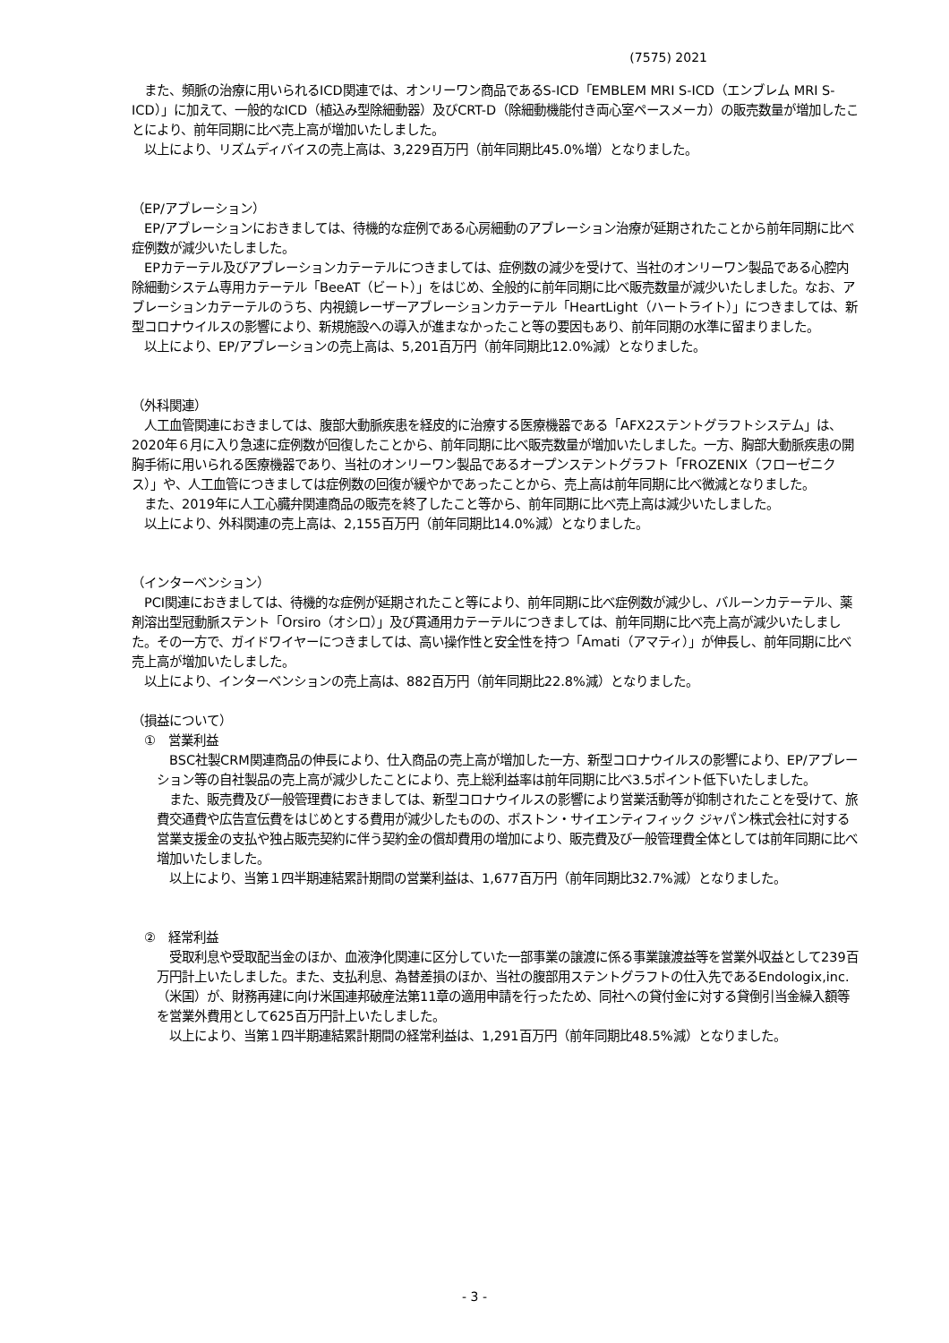(7575) 2021
　また、頻脈の治療に用いられるICD関連では、オンリーワン商品であるS-ICD「EMBLEM MRI S-ICD（エンブレム MRI S-ICD）」に加えて、一般的なICD（植込み型除細動器）及びCRT-D（除細動機能付き両心室ペースメーカ）の販売数量が増加したことにより、前年同期に比べ売上高が増加いたしました。
　以上により、リズムディバイスの売上高は、3,229百万円（前年同期比45.0%増）となりました。
（EP/アブレーション）
　EP/アブレーションにおきましては、待機的な症例である心房細動のアブレーション治療が延期されたことから前年同期に比べ症例数が減少いたしました。
　EPカテーテル及びアブレーションカテーテルにつきましては、症例数の減少を受けて、当社のオンリーワン製品である心腔内除細動システム専用カテーテル「BeeAT（ビート）」をはじめ、全般的に前年同期に比べ販売数量が減少いたしました。なお、アブレーションカテーテルのうち、内視鏡レーザーアブレーションカテーテル「HeartLight（ハートライト）」につきましては、新型コロナウイルスの影響により、新規施設への導入が進まなかったこと等の要因もあり、前年同期の水準に留まりました。
　以上により、EP/アブレーションの売上高は、5,201百万円（前年同期比12.0%減）となりました。
（外科関連）
　人工血管関連におきましては、腹部大動脈疾患を経皮的に治療する医療機器である「AFX2ステントグラフトシステム」は、2020年６月に入り急速に症例数が回復したことから、前年同期に比べ販売数量が増加いたしました。一方、胸部大動脈疾患の開胸手術に用いられる医療機器であり、当社のオンリーワン製品であるオープンステントグラフト「FROZENIX（フローゼニクス）」や、人工血管につきましては症例数の回復が緩やかであったことから、売上高は前年同期に比べ微減となりました。
　また、2019年に人工心臓弁関連商品の販売を終了したこと等から、前年同期に比べ売上高は減少いたしました。
　以上により、外科関連の売上高は、2,155百万円（前年同期比14.0%減）となりました。
（インターベンション）
　PCI関連におきましては、待機的な症例が延期されたこと等により、前年同期に比べ症例数が減少し、バルーンカテーテル、薬剤溶出型冠動脈ステント「Orsiro（オシロ）」及び貫通用カテーテルにつきましては、前年同期に比べ売上高が減少いたしました。その一方で、ガイドワイヤーにつきましては、高い操作性と安全性を持つ「Amati（アマティ）」が伸長し、前年同期に比べ売上高が増加いたしました。
　以上により、インターベンションの売上高は、882百万円（前年同期比22.8%減）となりました。
（損益について）
　①　営業利益
　BSC社製CRM関連商品の伸長により、仕入商品の売上高が増加した一方、新型コロナウイルスの影響により、EP/アブレーション等の自社製品の売上高が減少したことにより、売上総利益率は前年同期に比べ3.5ポイント低下いたしました。
　また、販売費及び一般管理費におきましては、新型コロナウイルスの影響により営業活動等が抑制されたことを受けて、旅費交通費や広告宣伝費をはじめとする費用が減少したものの、ボストン・サイエンティフィック ジャパン株式会社に対する営業支援金の支払や独占販売契約に伴う契約金の償却費用の増加により、販売費及び一般管理費全体としては前年同期に比べ増加いたしました。
　以上により、当第１四半期連結累計期間の営業利益は、1,677百万円（前年同期比32.7%減）となりました。
　②　経常利益
　受取利息や受取配当金のほか、血液浄化関連に区分していた一部事業の譲渡に係る事業譲渡益等を営業外収益として239百万円計上いたしました。また、支払利息、為替差損のほか、当社の腹部用ステントグラフトの仕入先であるEndologix,inc.（米国）が、財務再建に向け米国連邦破産法第11章の適用申請を行ったため、同社への貸付金に対する貸倒引当金繰入額等を営業外費用として625百万円計上いたしました。
　以上により、当第１四半期連結累計期間の経常利益は、1,291百万円（前年同期比48.5%減）となりました。
- 3 -